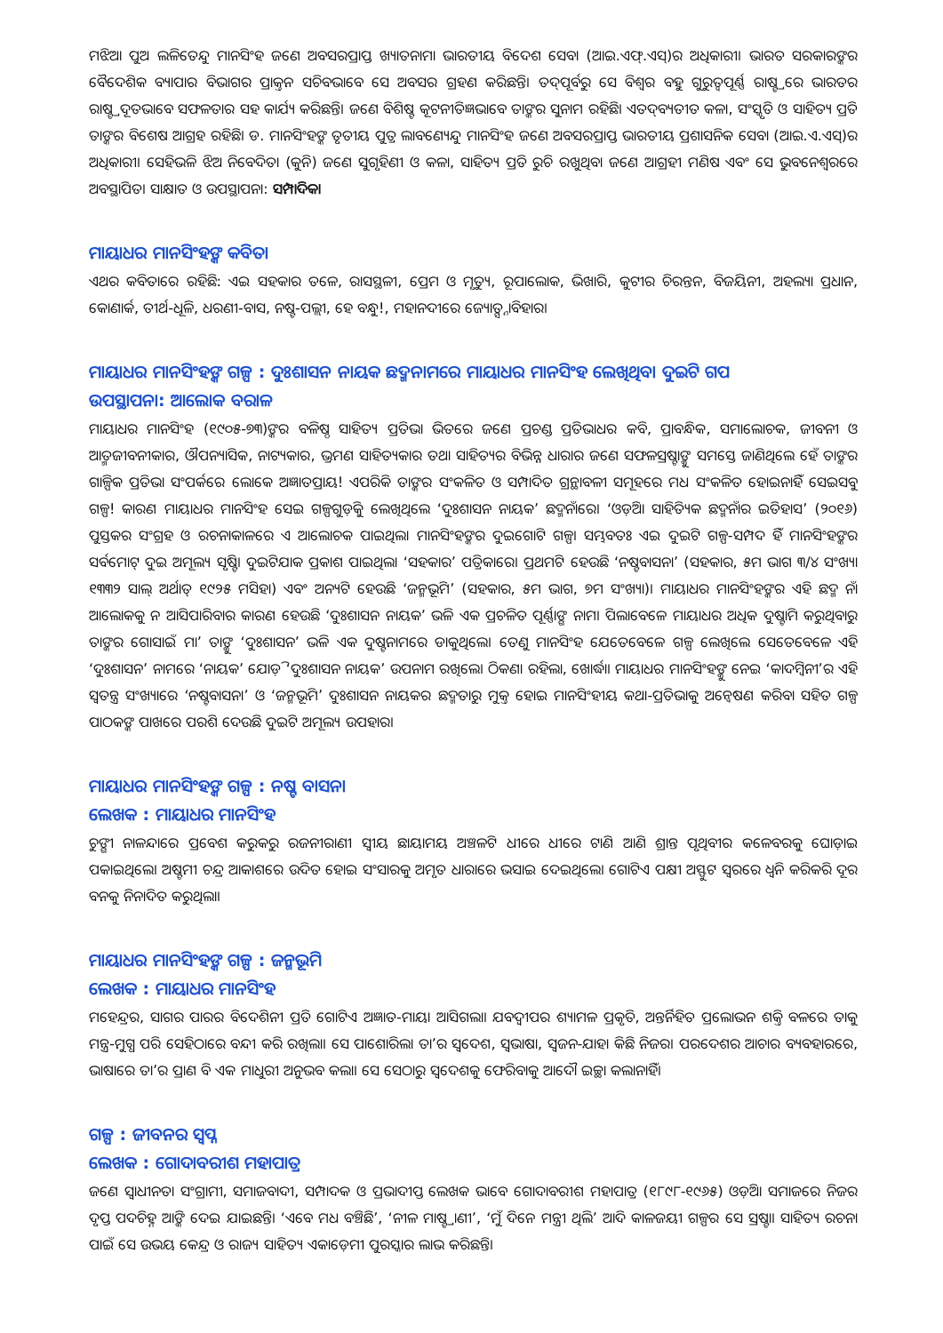ମଝିଆ ପୁଅ ଲଳିତେନ୍ଦୁ ମାନସିଂହ ଜଣେ ଅବସରପ୍ରାପ୍ତ ଖ୍ୟାତନାମା ଭାରତୀୟ ବିଦେଶ ସେବା (ଆଇ.ଏଫ୍.ଏସ୍)ର ଅଧିକାରୀ। ଭାରତ ସରକାରଙ୍କର ବୈଦେଶିକ ବ୍ୟାପାର ବିଭାଗର ପ୍ରାକ୍ତନ ସଚିବଭାବେ ସେ ଅବସର ଗ୍ରହଣ କରିଛନ୍ତି। ତଦ୍‌ପୂର୍ବରୁ ସେ ବିଶ୍ୱର ବହୁ ଗୁରୁତ୍ୱପୂର୍ଣ୍ଣ ରାଷ୍ଟ୍ରରେ ଭାରତର ରାଷ୍ଟ୍ରଦୂତଭାବେ ସଫଳତାର ସହ କାର୍ଯ୍ୟ କରିଛନ୍ତି। ଜଣେ ବିଶିଷ୍ଟ କୂଟନୀତିଜ୍ଞଭାବେ ତାଙ୍କର ସୁନାମ ରହିଛି। ଏତଦ୍‌ବ୍ୟତୀତ କଳା, ସଂସ୍କୃତି ଓ ସାହିତ୍ୟ ପ୍ରତି ତାଙ୍କର ବିଶେଷ ଆଗ୍ରହ ରହିଛି। ଡ. ମାନସିଂହଙ୍କ ତୃତୀୟ ପୁତ୍ର ଲାବଣ୍ୟେନ୍ଦୁ ମାନସିଂହ ଜଣେ ଅବସରପ୍ରାପ୍ତ ଭାରତୀୟ ପ୍ରଶାସନିକ ସେବା (ଆଇ.ଏ.ଏସ୍)ର ଅଧିକାରୀ। ସେହିଭଳି ଝିଅ ନିବେଦିତା (କୁନି) ଜଣେ ସୁଗୃହିଣୀ ଓ କଳା, ସାହିତ୍ୟ ପ୍ରତି ରୁଚି ରଖୁଥିବା ଜଣେ ଆଗ୍ରହୀ ମଣିଷ ଏବଂ ସେ ଭୁବନେଶ୍ୱରରେ ଅବସ୍ଥାପିତ। ସାକ୍ଷାତ ଓ ଉପସ୍ଥାପନା: ସମ୍ପାଦିକା
ମାୟାଧର ମାନସିଂହଙ୍କ କବିତା
ଏଥର କବିତାରେ ରହିଛି: ଏଇ ସହକାର ତଳେ, ରାସସ୍ଥଳୀ, ପ୍ରେମ ଓ ମୃତ୍ୟୁ, ରୂପାଲୋକ, ଭିଖାରି, କୁଟୀର ଚିରନ୍ତନ, ବିଜୟିନୀ, ଅହଲ୍ୟା ପ୍ରଧାନ, କୋଣାର୍କ, ତୀର୍ଥ-ଧୂଳି, ଧରଣୀ-ବାସ, ନଷ୍ଟ-ପଲ୍ଲୀ, ହେ ବନ୍ଧୁ!, ମହାନଦୀରେ ଜ୍ୟୋତ୍ସ୍ନାବିହାର।
ମାୟାଧର ମାନସିଂହଙ୍କ ଗଳ୍ପ : ଦୁଃଶାସନ ନାୟକ ଛଦ୍ମନାମରେ ମାୟାଧର ମାନସିଂହ ଲେଖିଥିବା ଦୁଇଟି ଗପ
ଉପସ୍ଥାପନା: ଆଲୋକ ବରାଳ
ମାୟାଧର ମାନସିଂହ (୧୯୦୫-୭୩)ଙ୍କର ବଳିଷ୍ଠ ସାହିତ୍ୟ ପ୍ରତିଭା ଭିତରେ ଜଣେ ପ୍ରଚଣ୍ଡ ପ୍ରତିଭାଧର କବି, ପ୍ରାବନ୍ଧିକ, ସମାଲୋଚକ, ଜୀବନୀ ଓ ଆତ୍ମଜୀବନୀକାର, ଔପନ୍ୟାସିକ, ନାଟ୍ୟକାର, ଭ୍ରମଣ ସାହିତ୍ୟକାର ତଥା ସାହିତ୍ୟର ବିଭିନ୍ନ ଧାରାର ଜଣେ ସଫଳସ୍ରଷ୍ଟାଙ୍କୁ ସମସ୍ତେ ଜାଣିଥିଲେ ହେଁ ତାଙ୍କର ଗାଳ୍ପିକ ପ୍ରତିଭା ସଂପର୍କରେ ଲୋକେ ଅଜ୍ଞାତପ୍ରାୟ! ଏପରିକି ତାଙ୍କର ସଂକଳିତ ଓ ସମ୍ପାଦିତ ଗ୍ରନ୍ଥାବଳୀ ସମୂହରେ ମଧ ସଂକଳିତ ହୋଇନାହିଁ ସେଇସବୁ ଗଳ୍ପ! କାରଣ ମାୟାଧର ମାନସିଂହ ସେଇ ଗଳ୍ପଗୁଡ଼ିକୁ ଲେଖିଥିଲେ ‘ଦୁଃଶାସନ ନାୟକ’ ଛଦ୍ମନାଁରେ। ‘ଓଡ଼ିଆ ସାହିତ୍ୟିକ ଛଦ୍ମନାଁର ଇତିହାସ’ (୨୦୧୬) ପୁସ୍ତକର ସଂଗ୍ରହ ଓ ରଚନାକାଳରେ ଏ ଆଲୋଚକ ପାଇଥିଲା ମାନସିଂହଙ୍କର ଦୁଇଗୋଟି ଗଳ୍ପ। ସମ୍ଭବତଃ ଏଇ ଦୁଇଟି ଗଳ୍ପ-ସମ୍ପଦ ହିଁ ମାନସିଂହଙ୍କର ସର୍ବମୋଟ୍ ଦୁଇ ଅମୂଲ୍ୟ ସୃଷ୍ଟି। ଦୁଇଟିଯାକ ପ୍ରକାଶ ପାଇଥିଲା ‘ସହକାର’ ପତ୍ରିକାରେ। ପ୍ରଥମଟି ହେଉଛି ‘ନଷ୍ଟବାସନା’ (ସହକାର, ୫ମ ଭାଗ ୩/୪ ସଂଖ୍ୟା ୧୩୩୨ ସାଲ୍ ଅର୍ଥାତ୍ ୧୯୨୫ ମସିହା) ଏବଂ ଅନ୍ୟଟି ହେଉଛି ‘ଜନ୍ମଭୂମି’ (ସହକାର, ୫ମ ଭାଗ, ୭ମ ସଂଖ୍ୟା)। ମାୟାଧର ମାନସିଂହଙ୍କର ଏହି ଛଦ୍ମ ନାଁ ଆଲୋକକୁ ନ ଆସିପାରିବାର କାରଣ ହେଉଛି ‘ଦୁଃଶାସନ ନାୟକ’ ଭଳି ଏକ ପ୍ରଚଳିତ ପୂର୍ଣ୍ଣାଙ୍ଗ ନାମ। ପିଲାବେଳେ ମାୟାଧର ଅଧିକ ଦୁଷ୍ଟାମି କରୁଥିବାରୁ ତାଙ୍କର ଗୋସାଇଁ ମା’ ତାଙ୍କୁ ‘ଦୁଃଶାସନ’ ଭଳି ଏକ ଦୁଷ୍ଟନାମରେ ଡାକୁଥିଲେ। ତେଣୁ ମାନସିଂହ ଯେତେବେଳେ ଗଳ୍ପ ଲେଖିଲେ ସେତେବେଳେ ଏହି ‘ଦୁଃଶାସନ’ ନାମରେ ‘ନାୟକ’ ଯୋଡ଼ି ‘ଦୁଃଶାସନ ନାୟକ’ ଉପନାମ ରଖିଲେ। ଠିକଣା ରହିଲା, ଖୋର୍ଦ୍ଧା। ମାୟାଧର ମାନସିଂହଙ୍କୁ ନେଇ ‘କାଦମ୍ବିନୀ’ର ଏହି ସ୍ୱତନ୍ତ୍ର ସଂଖ୍ୟାରେ ‘ନଷ୍ଟବାସନା’ ଓ ‘ଜନ୍ମଭୂମି’ ଦୁଃଶାସନ ନାୟକର ଛଦ୍ମତାରୁ ମୁକ୍ତ ହୋଇ ମାନସିଂହୀୟ କଥା-ପ୍ରତିଭାକୁ ଅନ୍ୱେଷଣ କରିବା ସହିତ ଗଳ୍ପ ପାଠକଙ୍କ ପାଖରେ ପରଶି ଦେଉଛି ଦୁଇଟି ଅମୂଲ୍ୟ ଉପହାର।
ମାୟାଧର ମାନସିଂହଙ୍କ ଗଳ୍ପ : ନଷ୍ଟ ବାସନା
ଲେଖକ : ମାୟାଧର ମାନସିଂହ
ଚୁଙ୍ଗୀ ନାଳନ୍ଦାରେ ପ୍ରବେଶ କରୁକରୁ ରଜନୀରାଣୀ ସ୍ୱୀୟ ଛାୟାମୟ ଅଞ୍ଚଳଟି ଧୀରେ ଧୀରେ ଟାଣି ଆଣି ଶ୍ରାନ୍ତ ପୃଥିବୀର କଳେବରକୁ ଘୋଡ଼ାଇ ପକାଇଥିଲେ। ଅଷ୍ଟମୀ ଚନ୍ଦ୍ର ଆକାଶରେ ଉଦିତ ହୋଇ ସଂସାରକୁ ଅମୃତ ଧାରାରେ ଭସାଇ ଦେଇଥିଲେ। ଗୋଟିଏ ପକ୍ଷୀ ଅସ୍ଫୁଟ ସ୍ୱରରେ ଧ୍ୱନି କରିକରି ଦୂର ବନକୁ ନିନାଦିତ କରୁଥିଲା।
ମାୟାଧର ମାନସିଂହଙ୍କ ଗଳ୍ପ : ଜନ୍ମଭୂମି
ଲେଖକ : ମାୟାଧର ମାନସିଂହ
ମହେନ୍ଦ୍ରର, ସାଗର ପାରର ବିଦେଶିନୀ ପ୍ରତି ଗୋଟିଏ ଅଜ୍ଞାତ-ମାୟା ଆସିଗଲା। ଯବଦ୍ୱୀପର ଶ୍ୟାମଳ ପ୍ରକୃତି, ଅନ୍ତର୍ନିହିତ ପ୍ରଲୋଭନ ଶକ୍ତି ବଳରେ ତାକୁ ମନ୍ତ୍ର-ମୁଗ୍ଧ ପରି ସେହିଠାରେ ବନ୍ଦୀ କରି ରଖିଲା। ସେ ପାଶୋରିଲା ତା’ର ସ୍ୱଦେଶ, ସ୍ୱଭାଷା, ସ୍ୱଜନ-ଯାହା କିଛି ନିଜର। ପରଦେଶର ଆଚାର ବ୍ୟବହାରରେ, ଭାଷାରେ ତା’ର ପ୍ରାଣ ବି ଏକ ମାଧୁରୀ ଅନୁଭବ କଲା। ସେ ସେଠାରୁ ସ୍ୱଦେଶକୁ ଫେରିବାକୁ ଆଦୌ ଇଚ୍ଛା କଲାନାହିଁ।
ଗଳ୍ପ : ଜୀବନର ସ୍ୱପ୍ନ
ଲେଖକ : ଗୋଦାବରୀଶ ମହାପାତ୍ର
ଜଣେ ସ୍ୱାଧୀନତା ସଂଗ୍ରାମୀ, ସମାଜବାଦୀ, ସମ୍ପାଦକ ଓ ପ୍ରଭାଦୀପ୍ତ ଲେଖକ ଭାବେ ଗୋଦାବରୀଶ ମହାପାତ୍ର (୧୮୯୮-୧୯୬୫) ଓଡ଼ିଆ ସମାଜରେ ନିଜର ଦୃପ୍ତ ପଦଚିହ୍ନ ଆଙ୍କି ଦେଇ ଯାଇଛନ୍ତି। ‘ଏବେ ମଧ ବଞ୍ଚିଛି’, ‘ନୀଳ ମାଷ୍ଟ୍ରାଣୀ’, ‘ମୁଁ ଦିନେ ମନ୍ତ୍ରୀ ଥିଲି’ ଆଦି କାଳଜୟୀ ଗଳ୍ପର ସେ ସ୍ରଷ୍ଟା। ସାହିତ୍ୟ ରଚନା ପାଇଁ ସେ ଉଭୟ କେନ୍ଦ୍ର ଓ ରାଜ୍ୟ ସାହିତ୍ୟ ଏକାଡ଼େମୀ ପୁରସ୍କାର ଲାଭ କରିଛନ୍ତି।